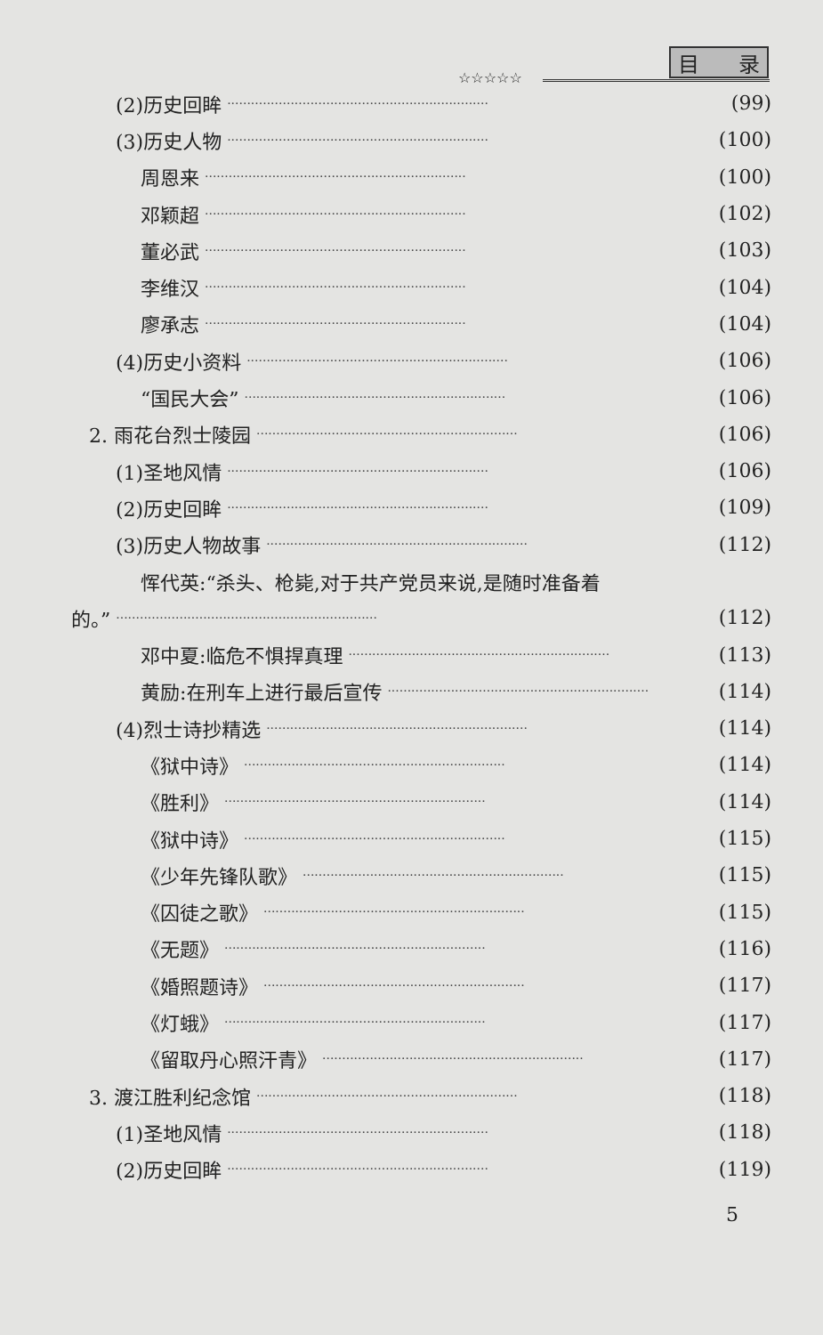目 录
☆☆☆☆☆
(2)历史回眸 ·································································· (99)
(3)历史人物 ·································································· (100)
周恩来 ·································································· (100)
邓颖超 ·································································· (102)
董必武 ·································································· (103)
李维汉 ·································································· (104)
廖承志 ·································································· (104)
(4)历史小资料 ·································································· (106)
“国民大会” ·································································· (106)
2. 雨花台烈士陵园 ·································································· (106)
(1)圣地风情 ·································································· (106)
(2)历史回眸 ·································································· (109)
(3)历史人物故事 ·································································· (112)
恽代英:“杀头、枪毙,对于共产党员来说,是随时准备着
的。” ·································································· (112)
邓中夏:临危不惧捍真理 ·································································· (113)
黄励:在刑车上进行最后宣传 ·································································· (114)
(4)烈士诗抄精选 ·································································· (114)
《狱中诗》 ·································································· (114)
《胜利》 ·································································· (114)
《狱中诗》 ·································································· (115)
《少年先锋队歌》 ·································································· (115)
《囚徒之歌》 ·································································· (115)
《无题》 ·································································· (116)
《婚照题诗》 ·································································· (117)
《灯蛾》 ·································································· (117)
《留取丹心照汗青》 ·································································· (117)
3. 渡江胜利纪念馆 ·································································· (118)
(1)圣地风情 ·································································· (118)
(2)历史回眸 ·································································· (119)
5